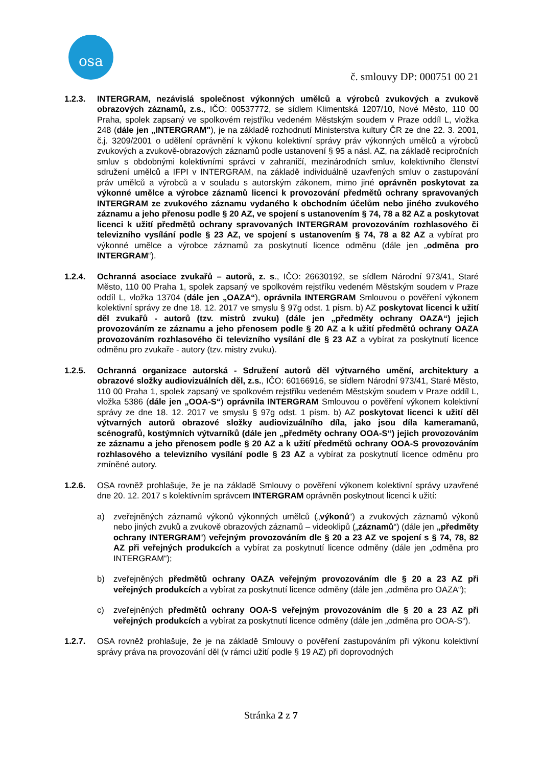osa
č. smlouvy DP: 000751 00 21
1.2.3. INTERGRAM, nezávislá společnost výkonných umělců a výrobců zvukových a zvukově obrazových záznamů, z.s., IČO: 00537772, se sídlem Klimentská 1207/10, Nové Město, 110 00 Praha, spolek zapsaný ve spolkovém rejstříku vedeném Městským soudem v Praze oddíl L, vložka 248 (dále jen „INTERGRAM"), je na základě rozhodnutí Ministerstva kultury ČR ze dne 22. 3. 2001, č.j. 3209/2001 o udělení oprávnění k výkonu kolektivní správy práv výkonných umělců a výrobců zvukových a zvukově-obrazových záznamů podle ustanovení § 95 a násl. AZ, na základě recipročních smluv s obdobnými kolektivními správci v zahraničí, mezinárodních smluv, kolektivního členství sdružení umělců a IFPI v INTERGRAM, na základě individuálně uzavřených smluv o zastupování práv umělců a výrobců a v souladu s autorským zákonem, mimo jiné oprávněn poskytovat za výkonné umělce a výrobce záznamů licenci k provozování předmětů ochrany spravovaných INTERGRAM ze zvukového záznamu vydaného k obchodním účelům nebo jiného zvukového záznamu a jeho přenosu podle § 20 AZ, ve spojení s ustanovením § 74, 78 a 82 AZ a poskytovat licenci k užití předmětů ochrany spravovaných INTERGRAM provozováním rozhlasového či televizního vysílání podle § 23 AZ, ve spojení s ustanovením § 74, 78 a 82 AZ a vybírat pro výkonné umělce a výrobce záznamů za poskytnutí licence odměnu (dále jen „odměna pro INTERGRAM“).
1.2.4. Ochranná asociace zvukařů – autorů, z. s., IČO: 26630192, se sídlem Národní 973/41, Staré Město, 110 00 Praha 1, spolek zapsaný ve spolkovém rejstříku vedeném Městským soudem v Praze oddíl L, vložka 13704 (dále jen „OAZA“), oprávnila INTERGRAM Smlouvou o pověření výkonem kolektivní správy ze dne 18. 12. 2017 ve smyslu § 97g odst. 1 písm. b) AZ poskytovat licenci k užití děl zvukařů - autorů (tzv. mistrů zvuku) (dále jen „předměty ochrany OAZA“) jejich provozováním ze záznamu a jeho přenosem podle § 20 AZ a k užití předmětů ochrany OAZA provozováním rozhlasového či televizního vysílání dle § 23 AZ a vybírat za poskytnutí licence odměnu pro zvukaře - autory (tzv. mistry zvuku).
1.2.5. Ochranná organizace autorská - Sdružení autorů děl výtvarného umění, architektury a obrazové složky audiovizuálních děl, z.s., IČO: 60166916, se sídlem Národní 973/41, Staré Město, 110 00 Praha 1, spolek zapsaný ve spolkovém rejstříku vedeném Městským soudem v Praze oddíl L, vložka 5386 (dále jen „OOA-S“) oprávnila INTERGRAM Smlouvou o pověření výkonem kolektivní správy ze dne 18. 12. 2017 ve smyslu § 97g odst. 1 písm. b) AZ poskytovat licenci k užití děl výtvarných autorů obrazové složky audiovizuálního díla, jako jsou díla kameramanů, scénografů, kostýmních výtvarníků (dále jen „předměty ochrany OOA-S“) jejich provozováním ze záznamu a jeho přenosem podle § 20 AZ a k užití předmětů ochrany OOA-S provozováním rozhlasového a televizního vysílání podle § 23 AZ a vybírat za poskytnutí licence odměnu pro zmíněné autory.
1.2.6. OSA rovněž prohlašuje, že je na základě Smlouvy o pověření výkonem kolektivní správy uzavřené dne 20. 12. 2017 s kolektivním správcem INTERGRAM oprávněn poskytnout licenci k užití:
a) zveřejněných záznamů výkonů výkonných umělců („výkonů“) a zvukových záznamů výkonů nebo jiných zvuků a zvukově obrazových záznamů – videoklipů („záznamů“) (dále jen „předměty ochrany INTERGRAM“) veřejným provozováním dle § 20 a 23 AZ ve spojení s § 74, 78, 82 AZ při veřejných produkcích a vybírat za poskytnutí licence odměny (dále jen „odměna pro INTERGRAM“);
b) zveřejněných předmětů ochrany OAZA veřejným provozováním dle § 20 a 23 AZ při veřejných produkcích a vybírat za poskytnutí licence odměny (dále jen „odměna pro OAZA“);
c) zveřejněných předmětů ochrany OOA-S veřejným provozováním dle § 20 a 23 AZ při veřejných produkcích a vybírat za poskytnutí licence odměny (dále jen „odměna pro OOA-S“).
1.2.7. OSA rovněž prohlašuje, že je na základě Smlouvy o pověření zastupováním při výkonu kolektivní správy práva na provozování děl (v rámci užití podle § 19 AZ) při doprovodných
Stránka 2 z 7